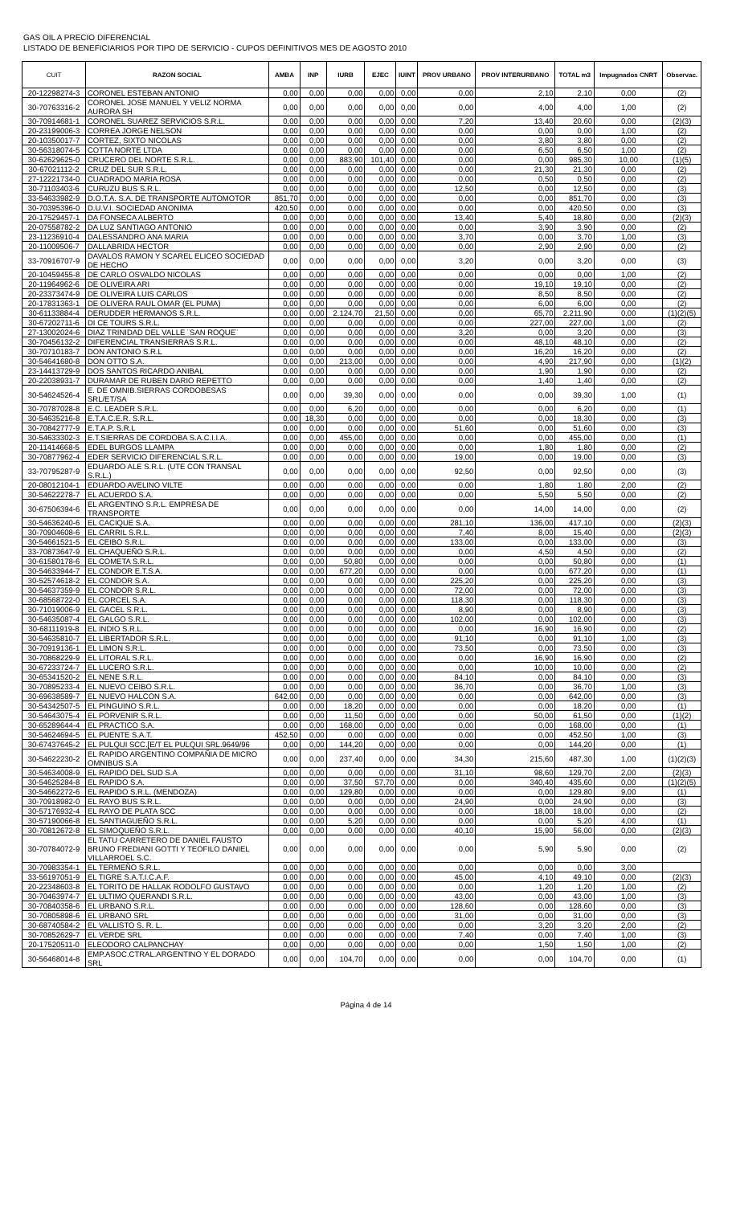GAS OIL A PRECIO DIFERENCIAL
LISTADO DE BENEFICIARIOS POR TIPO DE SERVICIO - CUPOS DEFINITIVOS MES DE AGOSTO 2010
| CUIT | RAZON SOCIAL | AMBA | INP | IURB | EJEC | IUINT | PROV URBANO | PROV INTERURBANO | TOTAL m3 | Impugnados CNRT | Observac. |
| --- | --- | --- | --- | --- | --- | --- | --- | --- | --- | --- | --- |
| 20-12298274-3 | CORONEL ESTEBAN ANTONIO | 0,00 | 0,00 | 0,00 | 0,00 | 0,00 | 0,00 | 2,10 | 2,10 | 0,00 | (2) |
| 30-70763316-2 | CORONEL JOSE MANUEL Y VELIZ NORMA AURORA SH | 0,00 | 0,00 | 0,00 | 0,00 | 0,00 | 0,00 | 4,00 | 4,00 | 1,00 | (2) |
| 30-70914681-1 | CORONEL SUAREZ SERVICIOS S.R.L. | 0,00 | 0,00 | 0,00 | 0,00 | 0,00 | 7,20 | 13,40 | 20,60 | 0,00 | (2)(3) |
| 20-23199006-3 | CORREA JORGE NELSON | 0,00 | 0,00 | 0,00 | 0,00 | 0,00 | 0,00 | 0,00 | 0,00 | 1,00 | (2) |
| 20-10350017-7 | CORTEZ, SIXTO NICOLAS | 0,00 | 0,00 | 0,00 | 0,00 | 0,00 | 0,00 | 3,80 | 3,80 | 0,00 | (2) |
| 30-56318074-5 | COTTA NORTE LTDA | 0,00 | 0,00 | 0,00 | 0,00 | 0,00 | 0,00 | 6,50 | 6,50 | 1,00 | (2) |
| 30-62629625-0 | CRUCERO DEL NORTE S.R.L. | 0,00 | 0,00 | 883,90 | 101,40 | 0,00 | 0,00 | 0,00 | 985,30 | 10,00 | (1)(5) |
| 30-67021112-2 | CRUZ DEL SUR S.R.L. | 0,00 | 0,00 | 0,00 | 0,00 | 0,00 | 0,00 | 21,30 | 21,30 | 0,00 | (2) |
| 27-12221734-0 | CUADRADO MARIA ROSA | 0,00 | 0,00 | 0,00 | 0,00 | 0,00 | 0,00 | 0,50 | 0,50 | 0,00 | (2) |
| 30-71103403-6 | CURUZU BUS S.R.L. | 0,00 | 0,00 | 0,00 | 0,00 | 0,00 | 12,50 | 0,00 | 12,50 | 0,00 | (3) |
| 33-54633982-9 | D.O.T.A. S.A. DE TRANSPORTE AUTOMOTOR | 851,70 | 0,00 | 0,00 | 0,00 | 0,00 | 0,00 | 0,00 | 851,70 | 0,00 | (3) |
| 30-70395396-0 | D.U.V.I. SOCIEDAD ANONIMA | 420,50 | 0,00 | 0,00 | 0,00 | 0,00 | 0,00 | 0,00 | 420,50 | 0,00 | (3) |
| 20-17529457-1 | DA FONSECA ALBERTO | 0,00 | 0,00 | 0,00 | 0,00 | 0,00 | 13,40 | 5,40 | 18,80 | 0,00 | (2)(3) |
| 20-07558782-2 | DA LUZ SANTIAGO ANTONIO | 0,00 | 0,00 | 0,00 | 0,00 | 0,00 | 0,00 | 3,90 | 3,90 | 0,00 | (2) |
| 23-11236910-4 | DALESSANDRO ANA MARIA | 0,00 | 0,00 | 0,00 | 0,00 | 0,00 | 3,70 | 0,00 | 3,70 | 1,00 | (3) |
| 20-11009506-7 | DALLABRIDA HECTOR | 0,00 | 0,00 | 0,00 | 0,00 | 0,00 | 0,00 | 2,90 | 2,90 | 0,00 | (2) |
| 33-70916707-9 | DAVALOS RAMON Y SCAREL ELICEO SOCIEDAD DE HECHO | 0,00 | 0,00 | 0,00 | 0,00 | 0,00 | 3,20 | 0,00 | 3,20 | 0,00 | (3) |
| 20-10459455-8 | DE CARLO OSVALDO NICOLAS | 0,00 | 0,00 | 0,00 | 0,00 | 0,00 | 0,00 | 0,00 | 0,00 | 1,00 | (2) |
| 20-11964962-6 | DE OLIVEIRA ARI | 0,00 | 0,00 | 0,00 | 0,00 | 0,00 | 0,00 | 19,10 | 19,10 | 0,00 | (2) |
| 20-23373474-9 | DE OLIVEIRA LUIS CARLOS | 0,00 | 0,00 | 0,00 | 0,00 | 0,00 | 0,00 | 8,50 | 8,50 | 0,00 | (2) |
| 20-17831363-1 | DE OLIVERA RAUL OMAR (EL PUMA) | 0,00 | 0,00 | 0,00 | 0,00 | 0,00 | 0,00 | 6,00 | 6,00 | 0,00 | (2) |
| 30-61133884-4 | DERUDDER HERMANOS S.R.L. | 0,00 | 0,00 | 2.124,70 | 21,50 | 0,00 | 0,00 | 65,70 | 2.211,90 | 0,00 | (1)(2)(5) |
| 30-67202711-6 | DI CE TOURS S.R.L. | 0,00 | 0,00 | 0,00 | 0,00 | 0,00 | 0,00 | 227,00 | 227,00 | 1,00 | (2) |
| 27-13002024-6 | DIAZ TRINIDAD DEL VALLE ¨SAN ROQUE¨ | 0,00 | 0,00 | 0,00 | 0,00 | 0,00 | 3,20 | 0,00 | 3,20 | 0,00 | (3) |
| 30-70456132-2 | DIFERENCIAL TRANSIERRAS S.R.L. | 0,00 | 0,00 | 0,00 | 0,00 | 0,00 | 0,00 | 48,10 | 48,10 | 0,00 | (2) |
| 30-70710183-7 | DON ANTONIO S.R.L | 0,00 | 0,00 | 0,00 | 0,00 | 0,00 | 0,00 | 16,20 | 16,20 | 0,00 | (2) |
| 30-54641680-8 | DON OTTO S.A. | 0,00 | 0,00 | 213,00 | 0,00 | 0,00 | 0,00 | 4,90 | 217,90 | 0,00 | (1)(2) |
| 23-14413729-9 | DOS SANTOS RICARDO ANIBAL | 0,00 | 0,00 | 0,00 | 0,00 | 0,00 | 0,00 | 1,90 | 1,90 | 0,00 | (2) |
| 20-22038931-7 | DURAMAR DE RUBEN DARIO REPETTO | 0,00 | 0,00 | 0,00 | 0,00 | 0,00 | 0,00 | 1,40 | 1,40 | 0,00 | (2) |
| 30-54624526-4 | E. DE OMNIB.SIERRAS CORDOBESAS SRL/ET/SA | 0,00 | 0,00 | 39,30 | 0,00 | 0,00 | 0,00 | 0,00 | 39,30 | 1,00 | (1) |
| 30-70787028-8 | E.C. LEADER S.R.L. | 0,00 | 0,00 | 6,20 | 0,00 | 0,00 | 0,00 | 0,00 | 6,20 | 0,00 | (1) |
| 30-54635216-8 | E.T.A.C.E.R. S.R.L. | 0,00 | 18,30 | 0,00 | 0,00 | 0,00 | 0,00 | 0,00 | 18,30 | 0,00 | (3) |
| 30-70842777-9 | E.T.A.P. S.R.L | 0,00 | 0,00 | 0,00 | 0,00 | 0,00 | 51,60 | 0,00 | 51,60 | 0,00 | (3) |
| 30-54633302-3 | E.T.SIERRAS DE CORDOBA S.A.C.I.I.A. | 0,00 | 0,00 | 455,00 | 0,00 | 0,00 | 0,00 | 0,00 | 455,00 | 0,00 | (1) |
| 20-11414668-5 | EDEL BURGOS LLAMPA | 0,00 | 0,00 | 0,00 | 0,00 | 0,00 | 0,00 | 1,80 | 1,80 | 0,00 | (2) |
| 30-70877962-4 | EDER SERVICIO DIFERENCIAL S.R.L. | 0,00 | 0,00 | 0,00 | 0,00 | 0,00 | 19,00 | 0,00 | 19,00 | 0,00 | (3) |
| 33-70795287-9 | EDUARDO ALE S.R.L. (UTE CON TRANSAL S.R.L.) | 0,00 | 0,00 | 0,00 | 0,00 | 0,00 | 92,50 | 0,00 | 92,50 | 0,00 | (3) |
| 20-08012104-1 | EDUARDO AVELINO VILTE | 0,00 | 0,00 | 0,00 | 0,00 | 0,00 | 0,00 | 1,80 | 1,80 | 2,00 | (2) |
| 30-54622278-7 | EL ACUERDO S.A. | 0,00 | 0,00 | 0,00 | 0,00 | 0,00 | 0,00 | 5,50 | 5,50 | 0,00 | (2) |
| 30-67506394-6 | EL ARGENTINO S.R.L. EMPRESA DE TRANSPORTE | 0,00 | 0,00 | 0,00 | 0,00 | 0,00 | 0,00 | 14,00 | 14,00 | 0,00 | (2) |
| 30-54636240-6 | EL CACIQUE S.A. | 0,00 | 0,00 | 0,00 | 0,00 | 0,00 | 281,10 | 136,00 | 417,10 | 0,00 | (2)(3) |
| 30-70904608-6 | EL CARRIL S.R.L. | 0,00 | 0,00 | 0,00 | 0,00 | 0,00 | 7,40 | 8,00 | 15,40 | 0,00 | (2)(3) |
| 30-54661521-5 | EL CEIBO S.R.L. | 0,00 | 0,00 | 0,00 | 0,00 | 0,00 | 133,00 | 0,00 | 133,00 | 0,00 | (3) |
| 33-70873647-9 | EL CHAQUEÑO S.R.L. | 0,00 | 0,00 | 0,00 | 0,00 | 0,00 | 0,00 | 4,50 | 4,50 | 0,00 | (2) |
| 30-61580178-6 | EL COMETA S.R.L. | 0,00 | 0,00 | 50,80 | 0,00 | 0,00 | 0,00 | 0,00 | 50,80 | 0,00 | (1) |
| 30-54633944-7 | EL CONDOR E.T.S.A. | 0,00 | 0,00 | 677,20 | 0,00 | 0,00 | 0,00 | 0,00 | 677,20 | 0,00 | (1) |
| 30-52574618-2 | EL CONDOR S.A. | 0,00 | 0,00 | 0,00 | 0,00 | 0,00 | 225,20 | 0,00 | 225,20 | 0,00 | (3) |
| 30-54637359-9 | EL CONDOR S.R.L. | 0,00 | 0,00 | 0,00 | 0,00 | 0,00 | 72,00 | 0,00 | 72,00 | 0,00 | (3) |
| 30-68568722-0 | EL CORCEL S.A. | 0,00 | 0,00 | 0,00 | 0,00 | 0,00 | 118,30 | 0,00 | 118,30 | 0,00 | (3) |
| 30-71019006-9 | EL GACEL S.R.L. | 0,00 | 0,00 | 0,00 | 0,00 | 0,00 | 8,90 | 0,00 | 8,90 | 0,00 | (3) |
| 30-54635087-4 | EL GALGO S.R.L. | 0,00 | 0,00 | 0,00 | 0,00 | 0,00 | 102,00 | 0,00 | 102,00 | 0,00 | (3) |
| 30-68111919-8 | EL INDIO S.R.L. | 0,00 | 0,00 | 0,00 | 0,00 | 0,00 | 0,00 | 16,90 | 16,90 | 0,00 | (2) |
| 30-54635810-7 | EL LIBERTADOR S.R.L. | 0,00 | 0,00 | 0,00 | 0,00 | 0,00 | 91,10 | 0,00 | 91,10 | 1,00 | (3) |
| 30-70919136-1 | EL LIMON S.R.L. | 0,00 | 0,00 | 0,00 | 0,00 | 0,00 | 73,50 | 0,00 | 73,50 | 0,00 | (3) |
| 30-70868229-9 | EL LITORAL S.R.L. | 0,00 | 0,00 | 0,00 | 0,00 | 0,00 | 0,00 | 16,90 | 16,90 | 0,00 | (2) |
| 30-67233724-7 | EL LUCERO S.R.L. | 0,00 | 0,00 | 0,00 | 0,00 | 0,00 | 0,00 | 10,00 | 10,00 | 0,00 | (2) |
| 30-65341520-2 | EL NENE S.R.L. | 0,00 | 0,00 | 0,00 | 0,00 | 0,00 | 84,10 | 0,00 | 84,10 | 0,00 | (3) |
| 30-70895233-4 | EL NUEVO CEIBO S.R.L. | 0,00 | 0,00 | 0,00 | 0,00 | 0,00 | 36,70 | 0,00 | 36,70 | 1,00 | (3) |
| 30-69638589-7 | EL NUEVO HALCON S.A. | 642,00 | 0,00 | 0,00 | 0,00 | 0,00 | 0,00 | 0,00 | 642,00 | 0,00 | (3) |
| 30-54342507-5 | EL PINGUINO S.R.L. | 0,00 | 0,00 | 18,20 | 0,00 | 0,00 | 0,00 | 0,00 | 18,20 | 0,00 | (1) |
| 30-54643075-4 | EL PORVENIR S.R.L. | 0,00 | 0,00 | 11,50 | 0,00 | 0,00 | 0,00 | 50,00 | 61,50 | 0,00 | (1)(2) |
| 30-65289644-4 | EL PRACTICO S.A. | 0,00 | 0,00 | 168,00 | 0,00 | 0,00 | 0,00 | 0,00 | 168,00 | 0,00 | (1) |
| 30-54624694-5 | EL PUENTE S.A.T. | 452,50 | 0,00 | 0,00 | 0,00 | 0,00 | 0,00 | 0,00 | 452,50 | 1,00 | (3) |
| 30-67437645-2 | EL PULQUI SCC.[E/T EL PULQUI SRL.9649/96 | 0,00 | 0,00 | 144,20 | 0,00 | 0,00 | 0,00 | 0,00 | 144,20 | 0,00 | (1) |
| 30-54622230-2 | EL RAPIDO ARGENTINO COMPAÑIA DE MICRO OMNIBUS S.A | 0,00 | 0,00 | 237,40 | 0,00 | 0,00 | 34,30 | 215,60 | 487,30 | 1,00 | (1)(2)(3) |
| 30-54634008-9 | EL RAPIDO DEL SUD S.A | 0,00 | 0,00 | 0,00 | 0,00 | 0,00 | 31,10 | 98,60 | 129,70 | 2,00 | (2)(3) |
| 30-54625284-8 | EL RAPIDO S.A. | 0,00 | 0,00 | 37,50 | 57,70 | 0,00 | 0,00 | 340,40 | 435,60 | 0,00 | (1)(2)(5) |
| 30-54662272-6 | EL RAPIDO S.R.L. (MENDOZA) | 0,00 | 0,00 | 129,80 | 0,00 | 0,00 | 0,00 | 0,00 | 129,80 | 9,00 | (1) |
| 30-70918982-0 | EL RAYO BUS S.R.L. | 0,00 | 0,00 | 0,00 | 0,00 | 0,00 | 24,90 | 0,00 | 24,90 | 0,00 | (3) |
| 30-57176932-4 | EL RAYO DE PLATA SCC | 0,00 | 0,00 | 0,00 | 0,00 | 0,00 | 0,00 | 18,00 | 18,00 | 0,00 | (2) |
| 30-57190066-8 | EL SANTIAGUEÑO S.R.L. | 0,00 | 0,00 | 5,20 | 0,00 | 0,00 | 0,00 | 0,00 | 5,20 | 4,00 | (1) |
| 30-70812672-8 | EL SIMOQUEÑO S.R.L. | 0,00 | 0,00 | 0,00 | 0,00 | 0,00 | 40,10 | 15,90 | 56,00 | 0,00 | (2)(3) |
| 30-70784072-9 | EL TATU CARRETERO DE DANIEL FAUSTO BRUNO FREDIANI GOTTI Y TEOFILO DANIEL VILLARROEL S.C. | 0,00 | 0,00 | 0,00 | 0,00 | 0,00 | 0,00 | 5,90 | 5,90 | 0,00 | (2) |
| 30-70983354-1 | EL TERMEÑO S.R.L. | 0,00 | 0,00 | 0,00 | 0,00 | 0,00 | 0,00 | 0,00 | 0,00 | 3,00 | |
| 33-56197051-9 | EL TIGRE S.A.T.I.C.A.F. | 0,00 | 0,00 | 0,00 | 0,00 | 0,00 | 45,00 | 4,10 | 49,10 | 0,00 | (2)(3) |
| 20-22348603-8 | EL TORITO DE HALLAK RODOLFO GUSTAVO | 0,00 | 0,00 | 0,00 | 0,00 | 0,00 | 0,00 | 1,20 | 1,20 | 1,00 | (2) |
| 30-70463974-7 | EL ULTIMO QUERANDI S.R.L. | 0,00 | 0,00 | 0,00 | 0,00 | 0,00 | 43,00 | 0,00 | 43,00 | 1,00 | (3) |
| 30-70840358-6 | EL URBANO S.R.L. | 0,00 | 0,00 | 0,00 | 0,00 | 0,00 | 128,60 | 0,00 | 128,60 | 0,00 | (3) |
| 30-70805898-6 | EL URBANO SRL | 0,00 | 0,00 | 0,00 | 0,00 | 0,00 | 31,00 | 0,00 | 31,00 | 0,00 | (3) |
| 30-68740584-2 | EL VALLISTO S. R. L. | 0,00 | 0,00 | 0,00 | 0,00 | 0,00 | 0,00 | 3,20 | 3,20 | 2,00 | (2) |
| 30-70852629-7 | EL VERDE SRL | 0,00 | 0,00 | 0,00 | 0,00 | 0,00 | 7,40 | 0,00 | 7,40 | 1,00 | (3) |
| 20-17520511-0 | ELEODORO CALPANCHAY | 0,00 | 0,00 | 0,00 | 0,00 | 0,00 | 0,00 | 1,50 | 1,50 | 1,00 | (2) |
| 30-56468014-8 | EMP.ASOC.CTRAL.ARGENTINO Y EL DORADO SRL | 0,00 | 0,00 | 104,70 | 0,00 | 0,00 | 0,00 | 0,00 | 104,70 | 0,00 | (1) |
Página 4 de 14